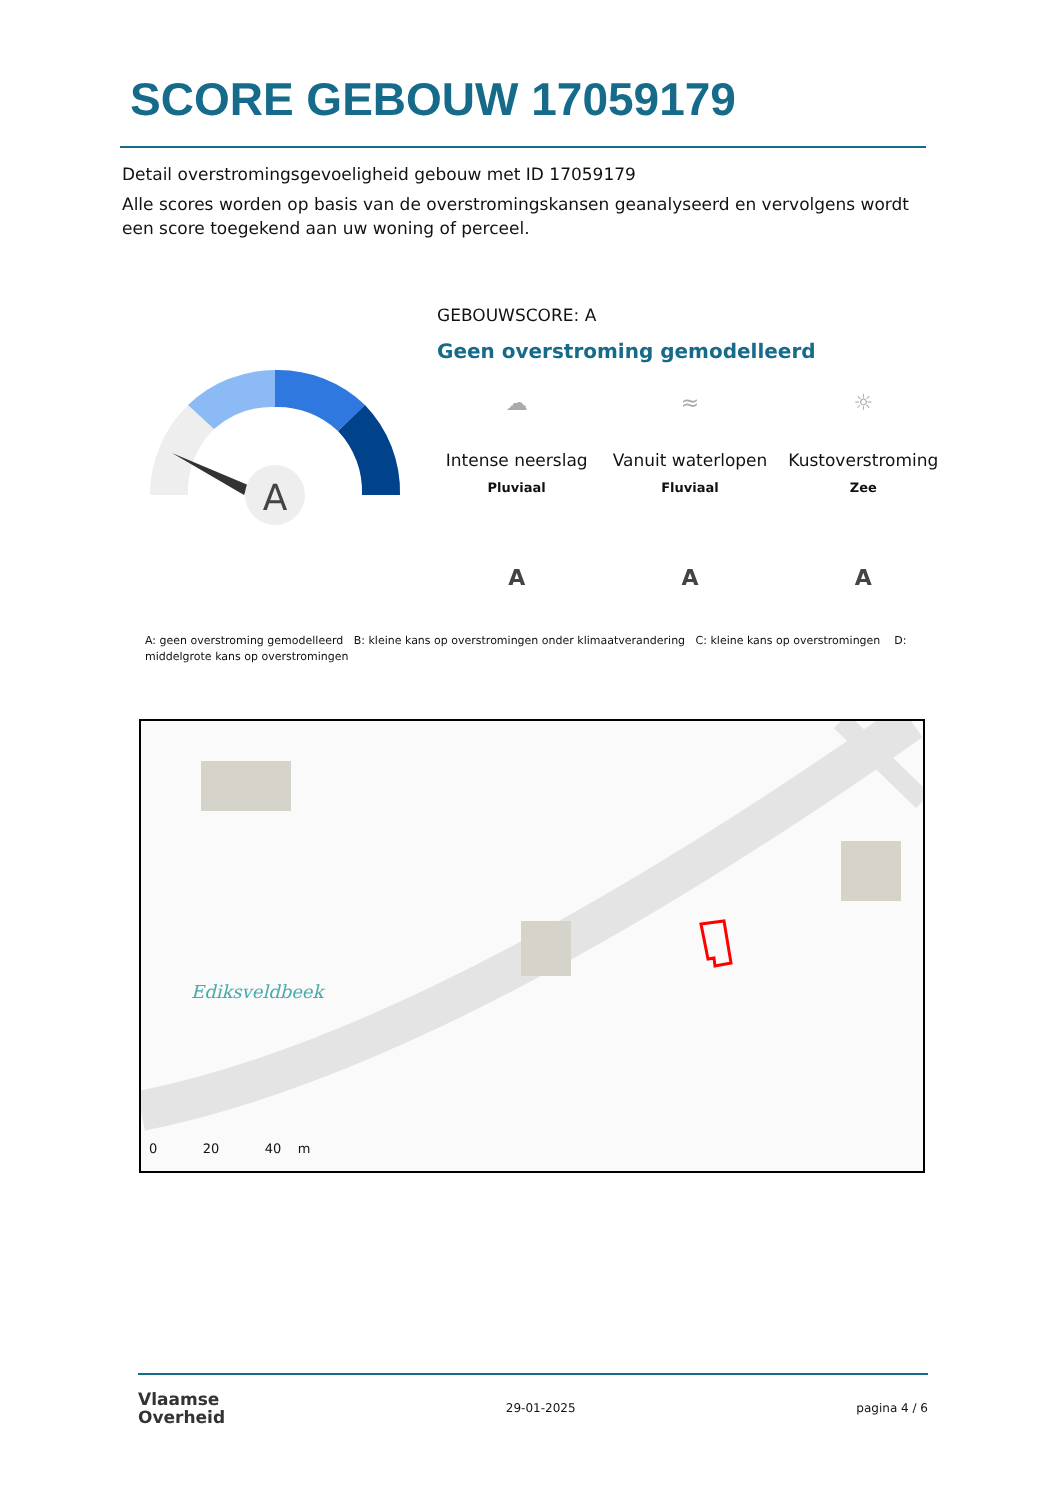SCORE GEBOUW 17059179
Detail overstromingsgevoeligheid gebouw met ID 17059179
Alle scores worden op basis van de overstromingskansen geanalyseerd en vervolgens wordt een score toegekend aan uw woning of perceel.
A
GEBOUWSCORE: A
Geen overstroming gemodelleerd
☁
Intense neerslag
Pluviaal
A
≈
Vanuit waterlopen
Fluviaal
A
☼
Kustoverstroming
Zee
A
A: geen overstroming gemodelleerd B: kleine kans op overstromingen onder klimaatverandering C: kleine kans op overstromingen D: middelgrote kans op overstromingen
Ediksveldbeek
0 20 40 m
Vlaamse
Overheid
29-01-2025 pagina 4 / 6